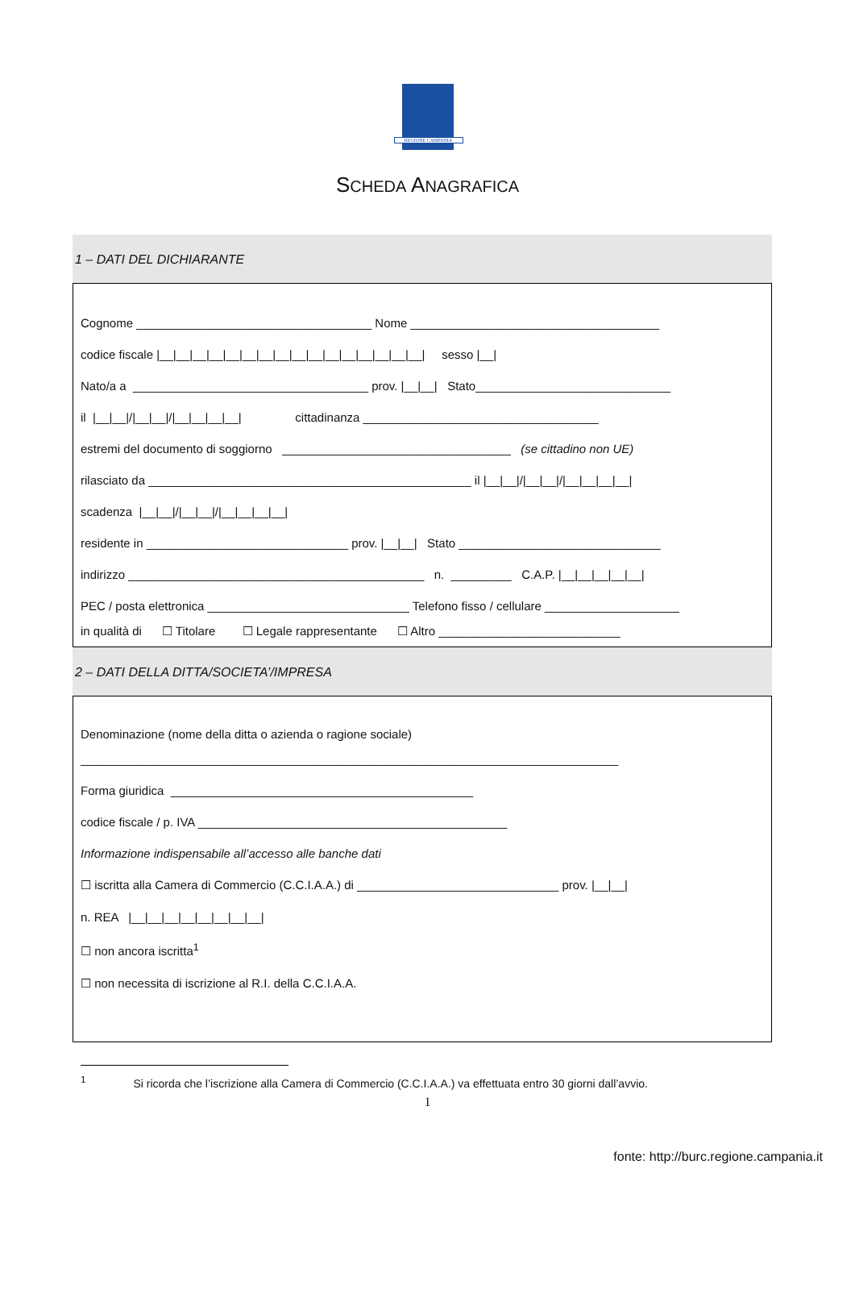REGIONE CAMPANIA
SCHEDA ANAGRAFICA
1 – DATI DEL DICHIARANTE
Cognome ___________________________________ Nome _____________________________________
codice fiscale |__|__|__|__|__|__|__|__|__|__|__|__|__|__|__|__| sesso |__|
Nato/a a ___________________________________ prov. |__|__| Stato_____________________________
il |__|__|/|__|__|/|__|__|__|__| cittadinanza ___________________________________
estremi del documento di soggiorno __________________________________ (se cittadino non UE)
rilasciato da ________________________________________________ il |__|__|/|__|__|/|__|__|__|__|
scadenza |__|__|/|__|__|/|__|__|__|__|
residente in ______________________________ prov. |__|__| Stato ______________________________
indirizzo ____________________________________________ n. _________ C.A.P. |__|__|__|__|__|
PEC / posta elettronica ______________________________ Telefono fisso / cellulare ____________________
in qualità di ☐ Titolare ☐ Legale rappresentante ☐ Altro ___________________________
2 – DATI DELLA DITTA/SOCIETA’/IMPRESA
Denominazione (nome della ditta o azienda o ragione sociale)
________________________________________________________________________________
Forma giuridica _____________________________________________
codice fiscale / p. IVA ______________________________________________
Informazione indispensabile all’accesso alle banche dati
☐ iscritta alla Camera di Commercio (C.C.I.A.A.) di ______________________________ prov. |__|__|
n. REA |__|__|__|__|__|__|__|__|
☐ non ancora iscritta<sup>1</sup>
☐ non necessita di iscrizione al R.I. della C.C.I.A.A.
<sup>1</sup> Si ricorda che l’iscrizione alla Camera di Commercio (C.C.I.A.A.) va effettuata entro 30 giorni dall’avvio.
1
fonte: http://burc.regione.campania.it